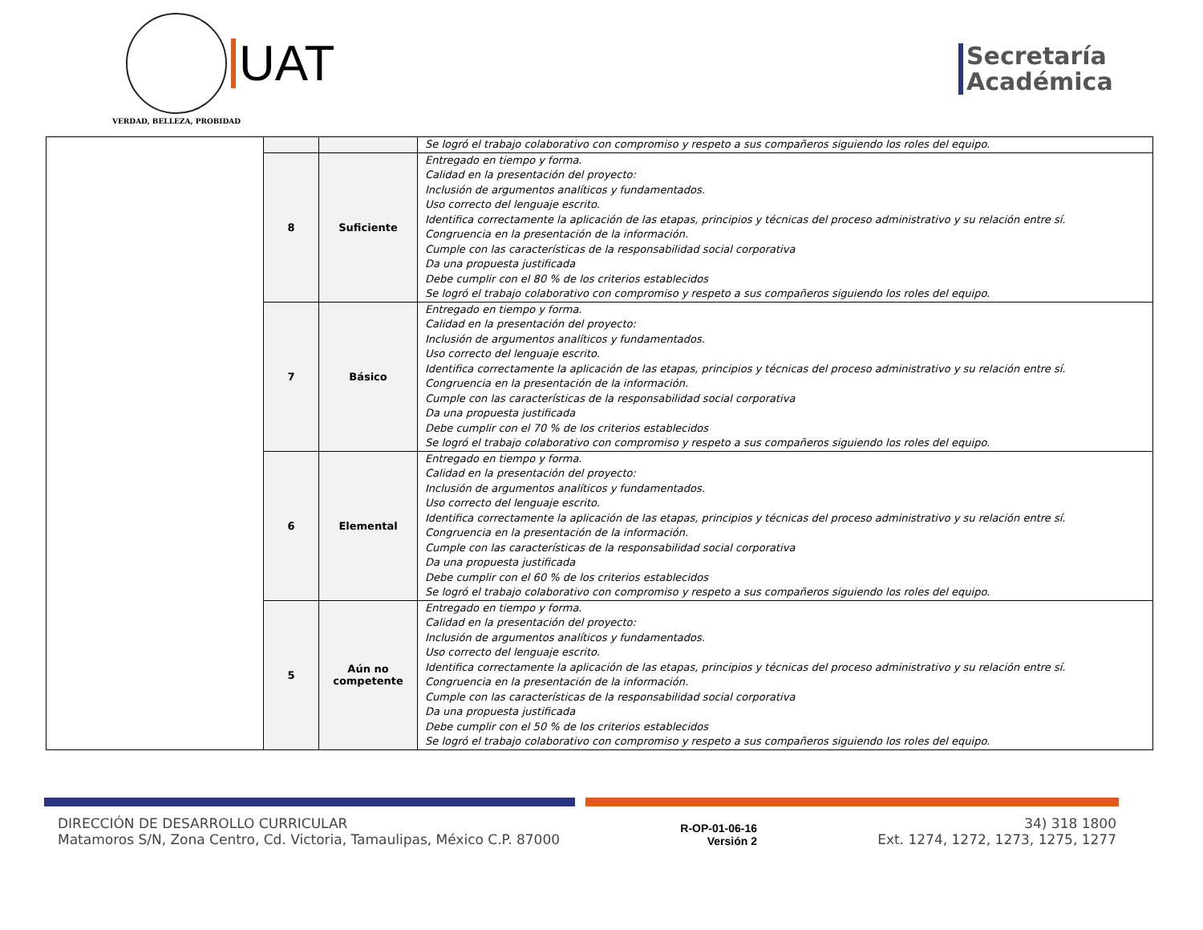VERDAD, BELLEZA, PROBIDAD
UAT
Secretaría
Académica
| | | | Se logró el trabajo colaborativo con compromiso y respeto a sus compañeros siguiendo los roles del equipo. |
| | 8 | Suficiente | Entregado en tiempo y forma. Calidad en la presentación del proyecto: Inclusión de argumentos analíticos y fundamentados. Uso correcto del lenguaje escrito. Identifica correctamente la aplicación de las etapas, principios y técnicas del proceso administrativo y su relación entre sí. Congruencia en la presentación de la información. Cumple con las características de la responsabilidad social corporativa Da una propuesta justificada Debe cumplir con el 80 % de los criterios establecidos Se logró el trabajo colaborativo con compromiso y respeto a sus compañeros siguiendo los roles del equipo. |
| | 7 | Básico | Entregado en tiempo y forma. Calidad en la presentación del proyecto: Inclusión de argumentos analíticos y fundamentados. Uso correcto del lenguaje escrito. Identifica correctamente la aplicación de las etapas, principios y técnicas del proceso administrativo y su relación entre sí. Congruencia en la presentación de la información. Cumple con las características de la responsabilidad social corporativa Da una propuesta justificada Debe cumplir con el 70 % de los criterios establecidos Se logró el trabajo colaborativo con compromiso y respeto a sus compañeros siguiendo los roles del equipo. |
| | 6 | Elemental | Entregado en tiempo y forma. Calidad en la presentación del proyecto: Inclusión de argumentos analíticos y fundamentados. Uso correcto del lenguaje escrito. Identifica correctamente la aplicación de las etapas, principios y técnicas del proceso administrativo y su relación entre sí. Congruencia en la presentación de la información. Cumple con las características de la responsabilidad social corporativa Da una propuesta justificada Debe cumplir con el 60 % de los criterios establecidos Se logró el trabajo colaborativo con compromiso y respeto a sus compañeros siguiendo los roles del equipo. |
| | 5 | Aún no competente | Entregado en tiempo y forma. Calidad en la presentación del proyecto: Inclusión de argumentos analíticos y fundamentados. Uso correcto del lenguaje escrito. Identifica correctamente la aplicación de las etapas, principios y técnicas del proceso administrativo y su relación entre sí. Congruencia en la presentación de la información. Cumple con las características de la responsabilidad social corporativa Da una propuesta justificada Debe cumplir con el 50 % de los criterios establecidos Se logró el trabajo colaborativo con compromiso y respeto a sus compañeros siguiendo los roles del equipo. |
DIRECCIÓN DE DESARROLLO CURRICULAR
Matamoros S/N, Zona Centro, Cd. Victoria, Tamaulipas, México C.P. 87000
R-OP-01-06-16
Versión 2
34) 318 1800
Ext. 1274, 1272, 1273, 1275, 1277